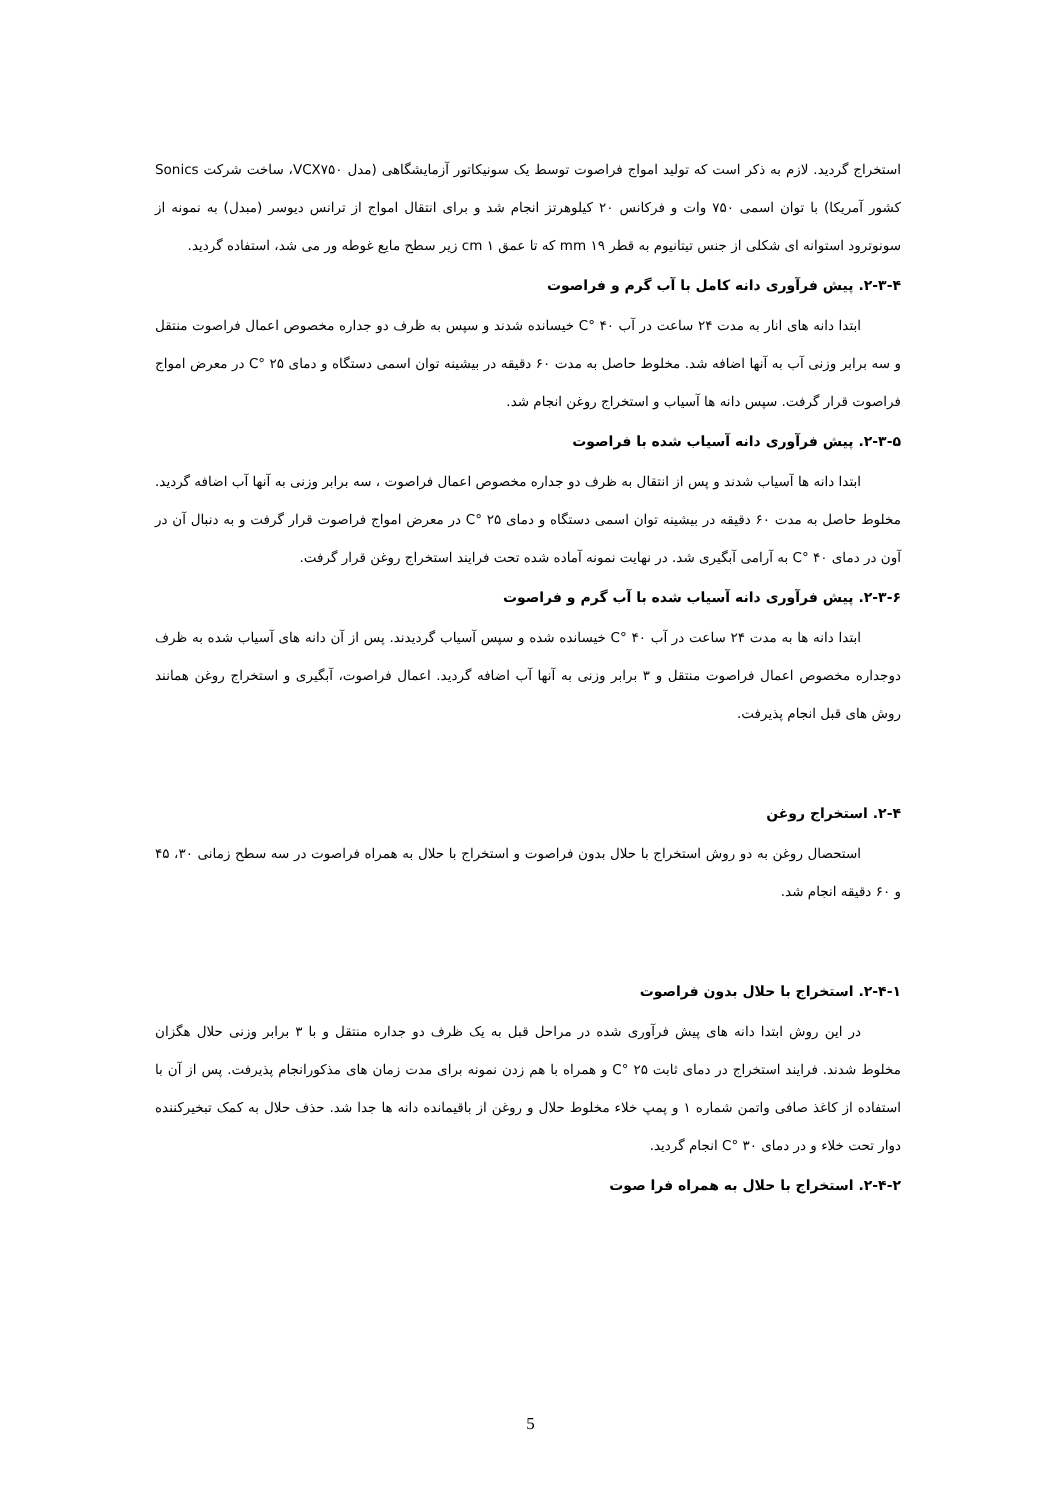استخراج گردید. لازم به ذکر است که تولید امواج فراصوت توسط یک سونیکاتور آزمایشگاهی (مدل VCX۷۵۰، ساخت شرکت Sonics کشور آمریکا) با توان اسمی ۷۵۰ وات و فرکانس ۲۰ کیلوهرتز انجام شد و برای انتقال امواج از ترانس دیوسر (مبدل) به نمونه از سونوترود استوانه ای شکلی از جنس تیتانیوم به قطر ۱۹ mm که تا عمق ۱ cm زیر سطح مایع غوطه ور می شد، استفاده گردید.
۲-۳-۴. پیش فرآوری دانه کامل با آب گرم و فراصوت
ابتدا دانه های انار به مدت ۲۴ ساعت در آب ۴۰ °C خیسانده شدند و سپس به ظرف دو جداره مخصوص اعمال فراصوت منتقل و سه برابر وزنی آب به آنها اضافه شد. مخلوط حاصل به مدت ۶۰ دقیقه در بیشینه توان اسمی دستگاه و دمای ۲۵ °C در معرض امواج فراصوت قرار گرفت. سپس دانه ها آسیاب و استخراج روغن انجام شد.
۲-۳-۵. پیش فرآوری دانه آسیاب شده با فراصوت
ابتدا دانه ها آسیاب شدند و پس از انتقال به ظرف دو جداره مخصوص اعمال فراصوت ، سه برابر وزنی به آنها آب اضافه گردید. مخلوط حاصل به مدت ۶۰ دقیقه در بیشینه توان اسمی دستگاه و دمای ۲۵ °C در معرض امواج فراصوت قرار گرفت و به دنبال آن در آون در دمای ۴۰ °C به آرامی آبگیری شد. در نهایت نمونه آماده شده تحت فرایند استخراج روغن قرار گرفت.
۲-۳-۶. پیش فرآوری دانه آسیاب شده با آب گرم و فراصوت
ابتدا دانه ها به مدت ۲۴ ساعت در آب ۴۰ °C خیسانده شده و سپس آسیاب گردیدند. پس از آن دانه های آسیاب شده به ظرف دوجداره مخصوص اعمال فراصوت منتقل و ۳ برابر وزنی به آنها آب اضافه گردید. اعمال فراصوت، آبگیری و استخراج روغن همانند روش های قبل انجام پذیرفت.
۲-۴. استخراج روغن
استحصال روغن به دو روش استخراج با حلال بدون فراصوت و استخراج با حلال به همراه فراصوت در سه سطح زمانی ۳۰، ۴۵ و ۶۰ دقیقه انجام شد.
۲-۴-۱. استخراج با حلال بدون فراصوت
در این روش ابتدا دانه های پیش فرآوری شده در مراحل قبل به یک ظرف دو جداره منتقل و با ۳ برابر وزنی حلال هگزان مخلوط شدند. فرایند استخراج در دمای ثابت ۲۵ °C و همراه با هم زدن نمونه برای مدت زمان های مذکورانجام پذیرفت. پس از آن با استفاده از کاغذ صافی واتمن شماره ۱ و پمپ خلاء مخلوط حلال و روغن از باقیمانده دانه ها جدا شد. حذف حلال به کمک تبخیرکننده دوار تحت خلاء و در دمای ۳۰ °C انجام گردید.
۲-۴-۲. استخراج با حلال به همراه فرا صوت
5